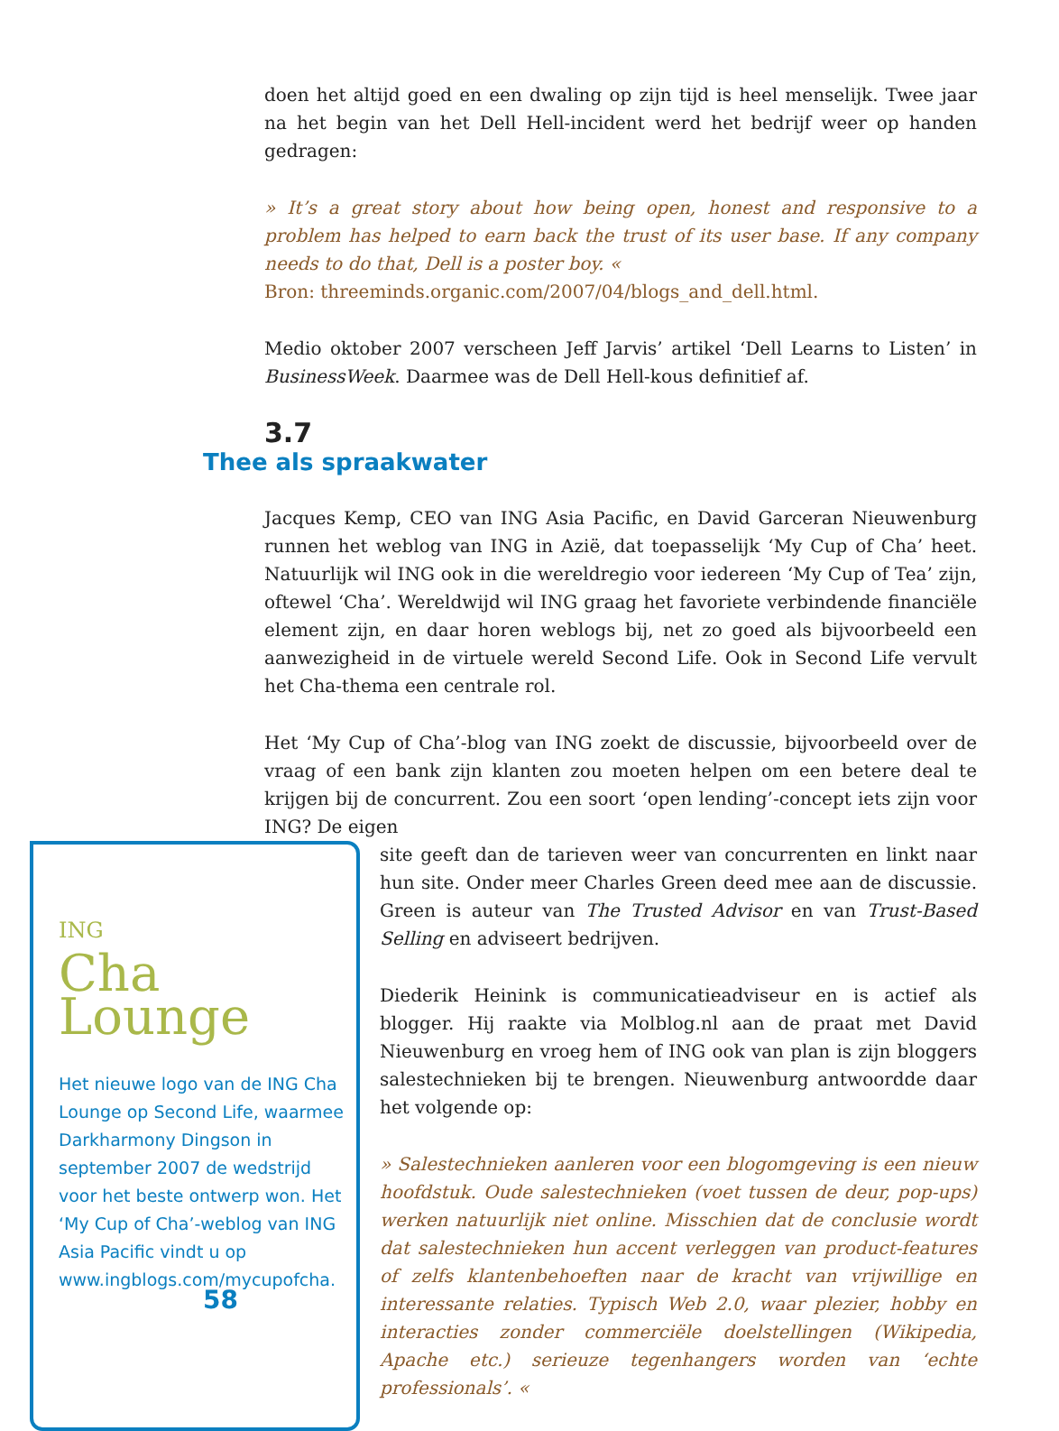doen het altijd goed en een dwaling op zijn tijd is heel menselijk. Twee jaar na het begin van het Dell Hell-incident werd het bedrijf weer op handen gedragen:
» It’s a great story about how being open, honest and responsive to a problem has helped to earn back the trust of its user base. If any company needs to do that, Dell is a poster boy. «
Bron: threeminds.organic.com/2007/04/blogs_and_dell.html.
Medio oktober 2007 verscheen Jeff Jarvis’ artikel ‘Dell Learns to Listen’ in BusinessWeek. Daarmee was de Dell Hell-kous definitief af.
3.7
Thee als spraakwater
Jacques Kemp, CEO van ING Asia Pacific, en David Garceran Nieuwenburg runnen het weblog van ING in Azië, dat toepasselijk ‘My Cup of Cha’ heet. Natuurlijk wil ING ook in die wereldregio voor iedereen ‘My Cup of Tea’ zijn, oftewel ‘Cha’. Wereldwijd wil ING graag het favoriete verbindende financiële element zijn, en daar horen weblogs bij, net zo goed als bijvoorbeeld een aanwezigheid in de virtuele wereld Second Life. Ook in Second Life vervult het Cha-thema een centrale rol.
Het ‘My Cup of Cha’-blog van ING zoekt de discussie, bijvoorbeeld over de vraag of een bank zijn klanten zou moeten helpen om een betere deal te krijgen bij de concurrent. Zou een soort ‘open lending’-concept iets zijn voor ING? De eigen
ING
Cha
Lounge
Het nieuwe logo van de ING Cha Lounge op Second Life, waarmee Darkharmony Dingson in september 2007 de wedstrijd voor het beste ontwerp won. Het ‘My Cup of Cha’-weblog van ING Asia Pacific vindt u op www.ingblogs.com/mycupofcha.
site geeft dan de tarieven weer van concurrenten en linkt naar hun site. Onder meer Charles Green deed mee aan de discussie. Green is auteur van The Trusted Advisor en van Trust-Based Selling en adviseert bedrijven.
Diederik Heinink is communicatieadviseur en is actief als blogger. Hij raakte via Molblog.nl aan de praat met David Nieuwenburg en vroeg hem of ING ook van plan is zijn bloggers salestechnieken bij te brengen. Nieuwenburg antwoordde daar het volgende op:
» Salestechnieken aanleren voor een blogomgeving is een nieuw hoofdstuk. Oude salestechnieken (voet tussen de deur, pop-ups) werken natuurlijk niet online. Misschien dat de conclusie wordt dat salestechnieken hun accent verleggen van product-features of zelfs klantenbehoeften naar de kracht van vrijwillige en interessante relaties. Typisch Web 2.0, waar plezier, hobby en interacties zonder commerciële doelstellingen (Wikipedia, Apache etc.) serieuze tegenhangers worden van ‘echte professionals’. «
58